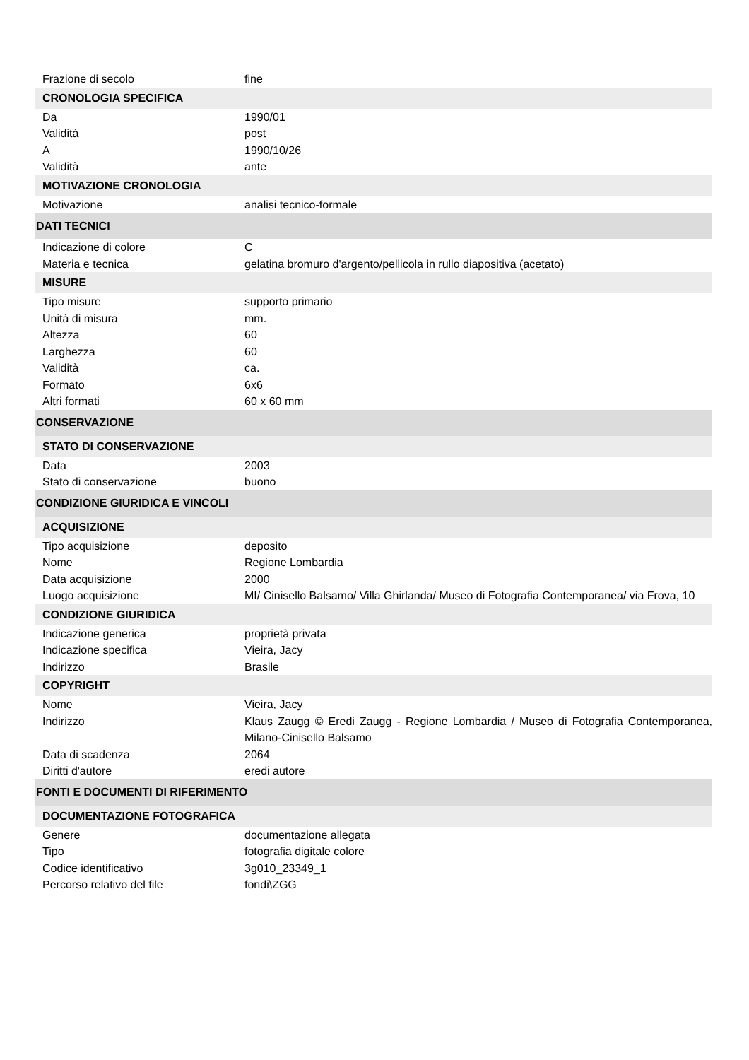| Frazione di secolo | fine |
| CRONOLOGIA SPECIFICA | |
| Da | 1990/01 |
| Validità | post |
| A | 1990/10/26 |
| Validità | ante |
| MOTIVAZIONE CRONOLOGIA | |
| Motivazione | analisi tecnico-formale |
| DATI TECNICI | |
| Indicazione di colore | C |
| Materia e tecnica | gelatina bromuro d'argento/pellicola in rullo diapositiva (acetato) |
| MISURE | |
| Tipo misure | supporto primario |
| Unità di misura | mm. |
| Altezza | 60 |
| Larghezza | 60 |
| Validità | ca. |
| Formato | 6x6 |
| Altri formati | 60 x 60 mm |
| CONSERVAZIONE | |
| STATO DI CONSERVAZIONE | |
| Data | 2003 |
| Stato di conservazione | buono |
| CONDIZIONE GIURIDICA E VINCOLI | |
| ACQUISIZIONE | |
| Tipo acquisizione | deposito |
| Nome | Regione Lombardia |
| Data acquisizione | 2000 |
| Luogo acquisizione | MI/ Cinisello Balsamo/ Villa Ghirlanda/ Museo di Fotografia Contemporanea/ via Frova, 10 |
| CONDIZIONE GIURIDICA | |
| Indicazione generica | proprietà privata |
| Indicazione specifica | Vieira, Jacy |
| Indirizzo | Brasile |
| COPYRIGHT | |
| Nome | Vieira, Jacy |
| Indirizzo | Klaus Zaugg © Eredi Zaugg - Regione Lombardia / Museo di Fotografia Contemporanea, Milano-Cinisello Balsamo |
| Data di scadenza | 2064 |
| Diritti d'autore | eredi autore |
| FONTI E DOCUMENTI DI RIFERIMENTO | |
| DOCUMENTAZIONE FOTOGRAFICA | |
| Genere | documentazione allegata |
| Tipo | fotografia digitale colore |
| Codice identificativo | 3g010_23349_1 |
| Percorso relativo del file | fondi\ZGG |